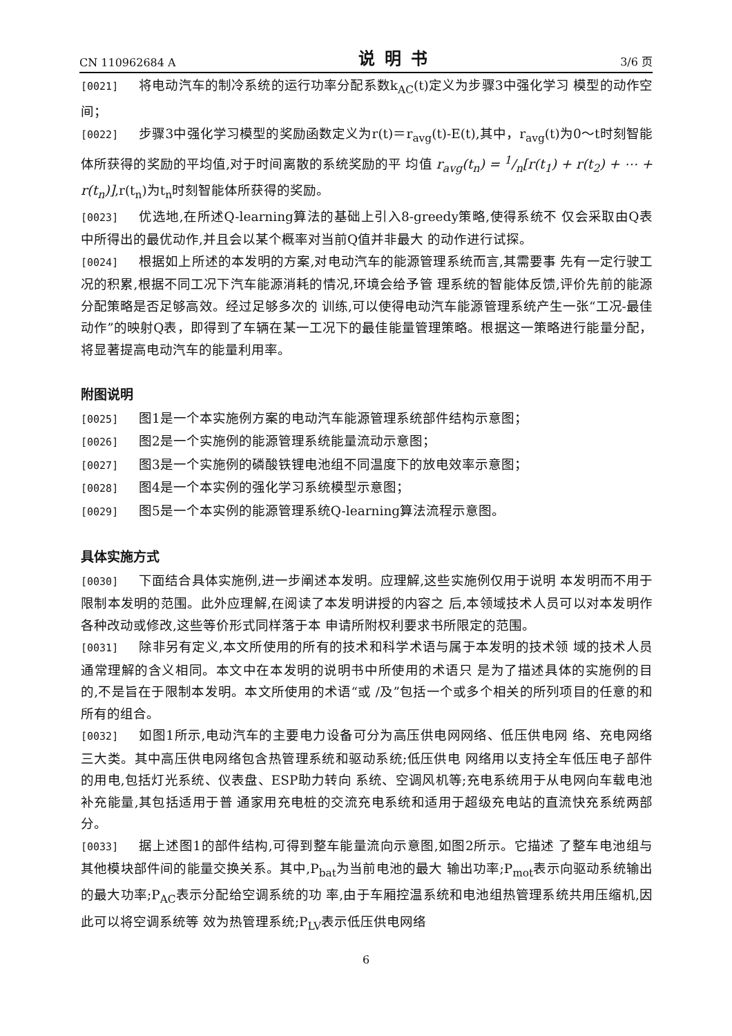CN 110962684 A 说明书 3/6 页
[0021] 将电动汽车的制冷系统的运行功率分配系数k<sub>AC</sub>(t)定义为步骤3中强化学习 模型的动作空间；
[0022] 步骤3中强化学习模型的奖励函数定义为r(t)＝r<sub>avg</sub>(t)-E(t),其中，r<sub>avg</sub>(t)为0～t时刻智能体所获得的奖励的平均值,对于时间离散的系统奖励的平 均值 r<sub>avg</sub>(t<sub>n</sub>) = 1/n[r(t<sub>1</sub>) + r(t<sub>2</sub>) + ⋯ + r(t<sub>n</sub>)],r(t<sub>n</sub>)为t<sub>n</sub>时刻智能体所获得的奖励。
[0023] 优选地,在所述Q-learning算法的基础上引入8-greedy策略,使得系统不 仅会采取由Q表中所得出的最优动作,并且会以某个概率对当前Q值并非最大 的动作进行试探。
[0024] 根据如上所述的本发明的方案,对电动汽车的能源管理系统而言,其需要事 先有一定行驶工况的积累,根据不同工况下汽车能源消耗的情况,环境会给予管 理系统的智能体反馈,评价先前的能源分配策略是否足够高效。经过足够多次的 训练,可以使得电动汽车能源管理系统产生一张“工况-最佳动作”的映射Q表，即得到了车辆在某一工况下的最佳能量管理策略。根据这一策略进行能量分配，将显著提高电动汽车的能量利用率。
附图说明
[0025] 图1是一个本实施例方案的电动汽车能源管理系统部件结构示意图；
[0026] 图2是一个实施例的能源管理系统能量流动示意图；
[0027] 图3是一个实施例的磷酸铁锂电池组不同温度下的放电效率示意图；
[0028] 图4是一个本实例的强化学习系统模型示意图；
[0029] 图5是一个本实例的能源管理系统Q-learning算法流程示意图。
具体实施方式
[0030] 下面结合具体实施例,进一步阐述本发明。应理解,这些实施例仅用于说明 本发明而不用于限制本发明的范围。此外应理解,在阅读了本发明讲授的内容之 后,本领域技术人员可以对本发明作各种改动或修改,这些等价形式同样落于本 申请所附权利要求书所限定的范围。
[0031] 除非另有定义,本文所使用的所有的技术和科学术语与属于本发明的技术领 域的技术人员通常理解的含义相同。本文中在本发明的说明书中所使用的术语只 是为了描述具体的实施例的目的,不是旨在于限制本发明。本文所使用的术语“或 /及”包括一个或多个相关的所列项目的任意的和所有的组合。
[0032] 如图1所示,电动汽车的主要电力设备可分为高压供电网网络、低压供电网 络、充电网络三大类。其中高压供电网络包含热管理系统和驱动系统;低压供电 网络用以支持全车低压电子部件的用电,包括灯光系统、仪表盘、ESP助力转向 系统、空调风机等;充电系统用于从电网向车载电池补充能量,其包括适用于普 通家用充电桩的交流充电系统和适用于超级充电站的直流快充系统两部分。
[0033] 据上述图1的部件结构,可得到整车能量流向示意图,如图2所示。它描述 了整车电池组与其他模块部件间的能量交换关系。其中,P<sub>bat</sub>为当前电池的最大 输出功率;P<sub>mot</sub>表示向驱动系统输出的最大功率;P<sub>AC</sub>表示分配给空调系统的功 率,由于车厢控温系统和电池组热管理系统共用压缩机,因此可以将空调系统等 效为热管理系统;P<sub>LV</sub>表示低压供电网络
6